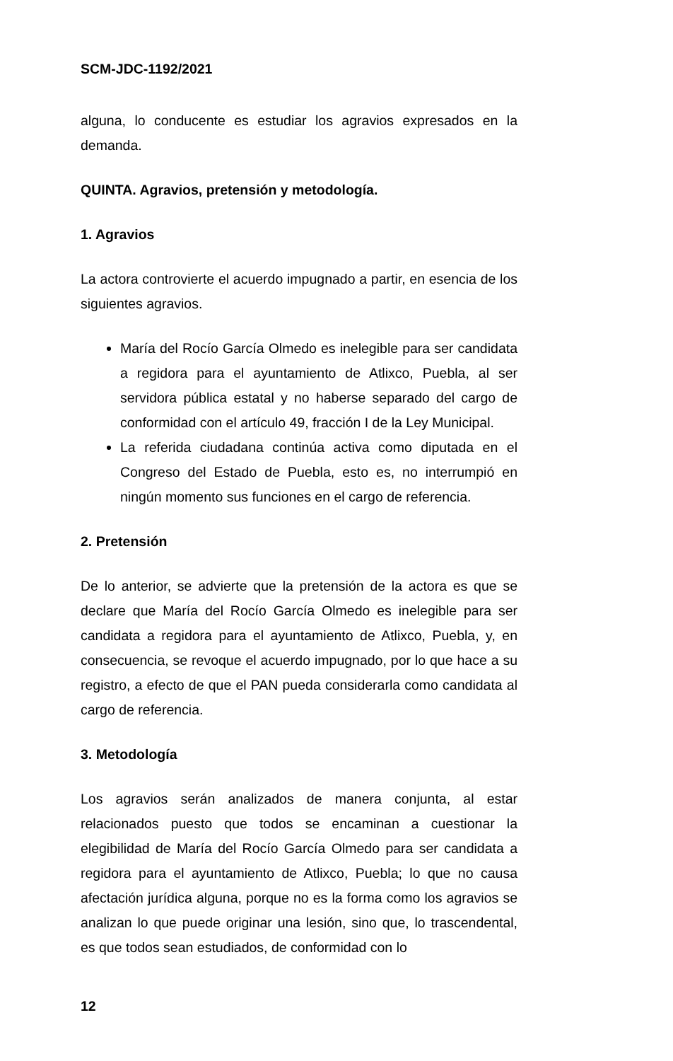SCM-JDC-1192/2021
alguna, lo conducente es estudiar los agravios expresados en la demanda.
QUINTA. Agravios, pretensión y metodología.
1. Agravios
La actora controvierte el acuerdo impugnado a partir, en esencia de los siguientes agravios.
María del Rocío García Olmedo es inelegible para ser candidata a regidora para el ayuntamiento de Atlixco, Puebla, al ser servidora pública estatal y no haberse separado del cargo de conformidad con el artículo 49, fracción I de la Ley Municipal.
La referida ciudadana continúa activa como diputada en el Congreso del Estado de Puebla, esto es, no interrumpió en ningún momento sus funciones en el cargo de referencia.
2. Pretensión
De lo anterior, se advierte que la pretensión de la actora es que se declare que María del Rocío García Olmedo es inelegible para ser candidata a regidora para el ayuntamiento de Atlixco, Puebla, y, en consecuencia, se revoque el acuerdo impugnado, por lo que hace a su registro, a efecto de que el PAN pueda considerarla como candidata al cargo de referencia.
3. Metodología
Los agravios serán analizados de manera conjunta, al estar relacionados puesto que todos se encaminan a cuestionar la elegibilidad de María del Rocío García Olmedo para ser candidata a regidora para el ayuntamiento de Atlixco, Puebla; lo que no causa afectación jurídica alguna, porque no es la forma como los agravios se analizan lo que puede originar una lesión, sino que, lo trascendental, es que todos sean estudiados, de conformidad con lo
12